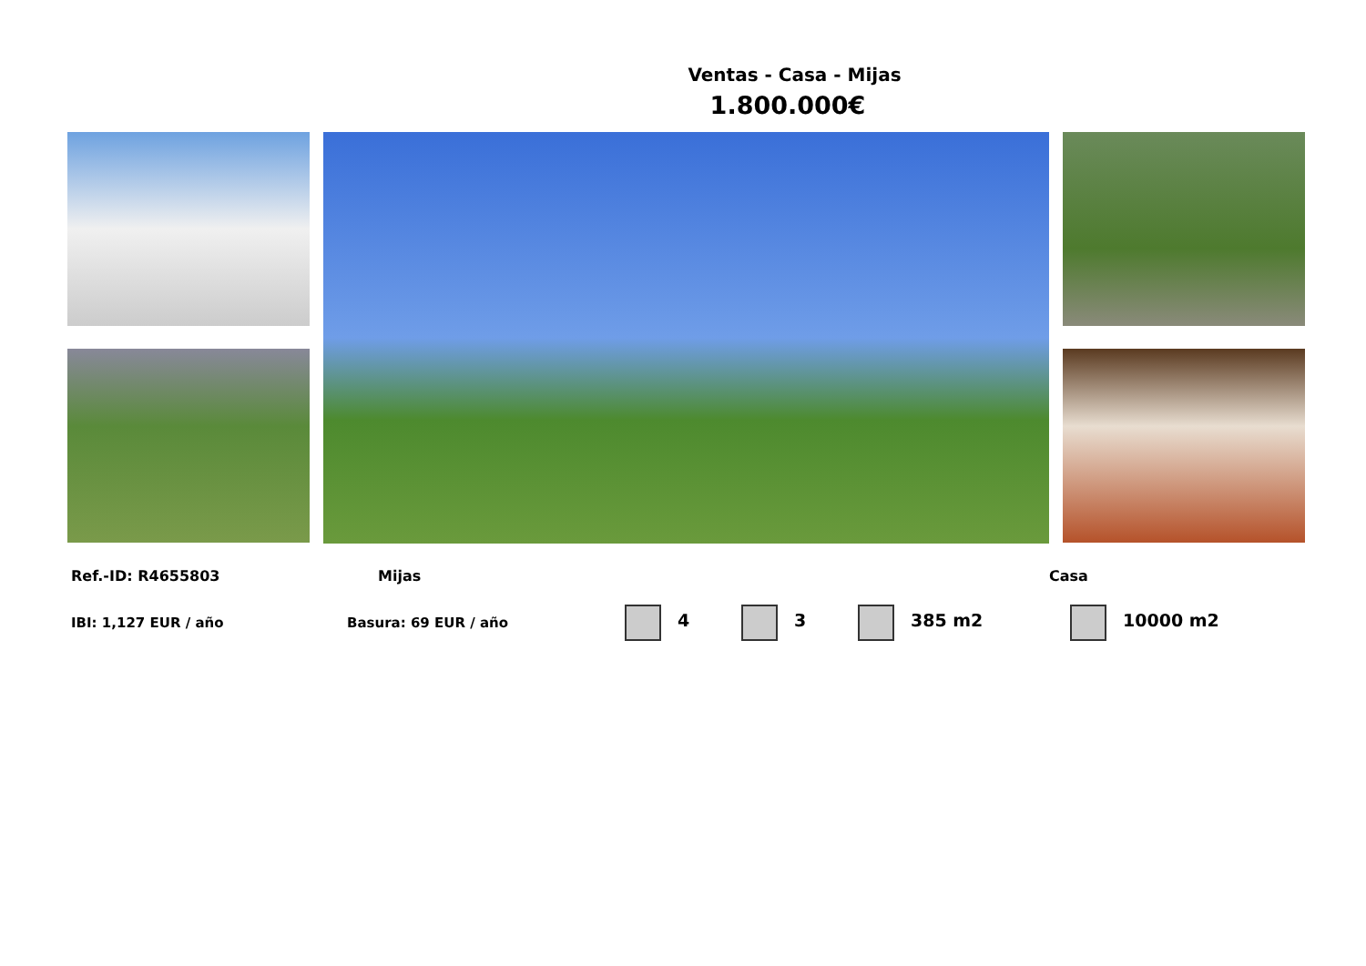Ventas - Casa - Mijas
1.800.000€
Ref.-ID: R4655803 Mijas Casa
IBI: 1,127 EUR / año Basura: 69 EUR / año 4 3 385 m2 10000 m2